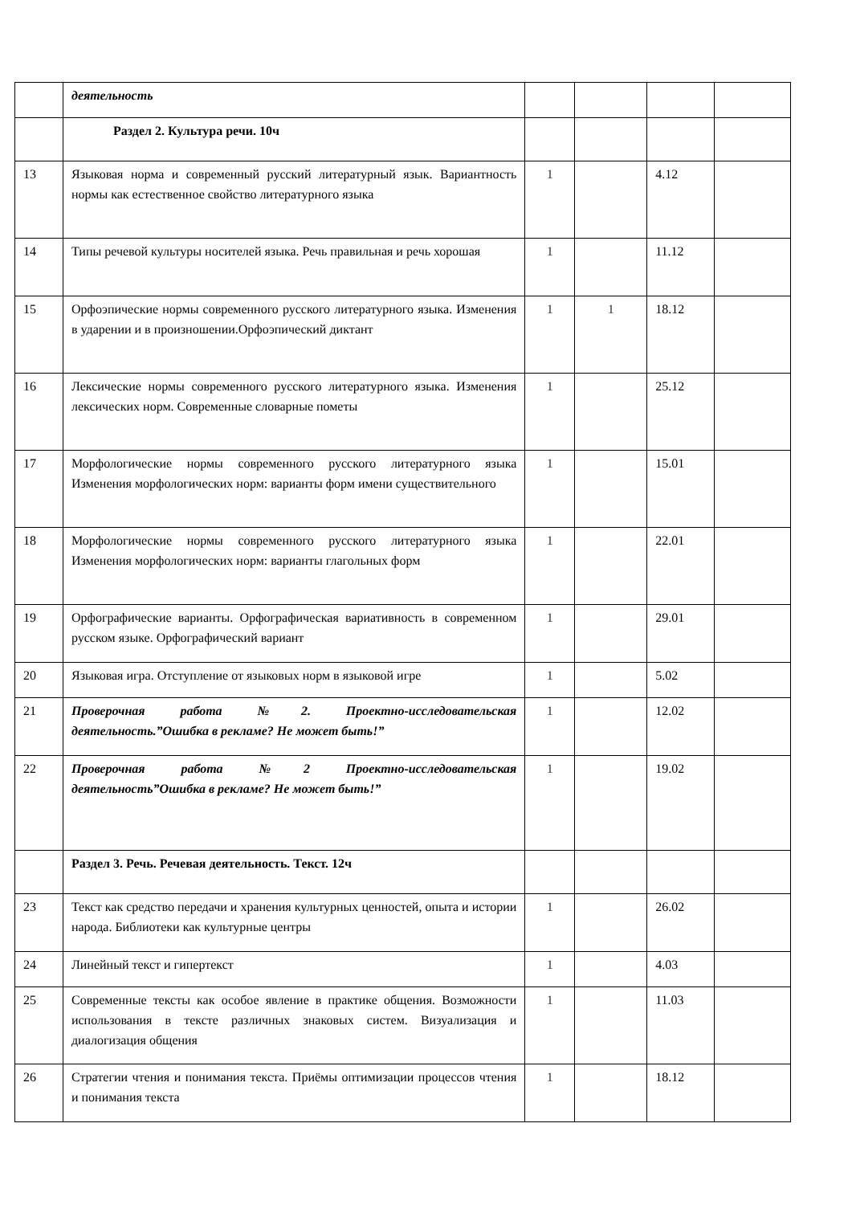| | деятельность | | | | |
| | Раздел 2. Культура речи. 10ч | | | | |
| 13 | Языковая норма и современный русский литературный язык. Вариантность нормы как естественное свойство литературного языка | 1 | | 4.12 | |
| 14 | Типы речевой культуры носителей языка. Речь правильная и речь хорошая | 1 | | 11.12 | |
| 15 | Орфоэпические нормы современного русского литературного языка. Изменения в ударении и в произношении.Орфоэпический диктант | 1 | 1 | 18.12 | |
| 16 | Лексические нормы современного русского литературного языка. Изменения лексических норм. Современные словарные пометы | 1 | | 25.12 | |
| 17 | Морфологические нормы современного русского литературного языка Изменения морфологических норм: варианты форм имени существительного | 1 | | 15.01 | |
| 18 | Морфологические нормы современного русского литературного языка Изменения морфологических норм: варианты глагольных форм | 1 | | 22.01 | |
| 19 | Орфографические варианты. Орфографическая вариативность в современном русском языке. Орфографический вариант | 1 | | 29.01 | |
| 20 | Языковая игра. Отступление от языковых норм в языковой игре | 1 | | 5.02 | |
| 21 | Проверочная работа №2. Проектно-исследовательская деятельность.”Ошибка в рекламе? Не может быть!” | 1 | | 12.02 | |
| 22 | Проверочная работа №2 Проектно-исследовательская деятельность”Ошибка в рекламе? Не может быть!” | 1 | | 19.02 | |
| | Раздел 3. Речь. Речевая деятельность. Текст. 12ч | | | | |
| 23 | Текст как средство передачи и хранения культурных ценностей, опыта и истории народа. Библиотеки как культурные центры | 1 | | 26.02 | |
| 24 | Линейный текст и гипертекст | 1 | | 4.03 | |
| 25 | Современные тексты как особое явление в практике общения. Возможности использования в тексте различных знаковых систем. Визуализация и диалогизация общения | 1 | | 11.03 | |
| 26 | Стратегии чтения и понимания текста. Приёмы оптимизации процессов чтения и понимания текста | 1 | | 18.12 | |